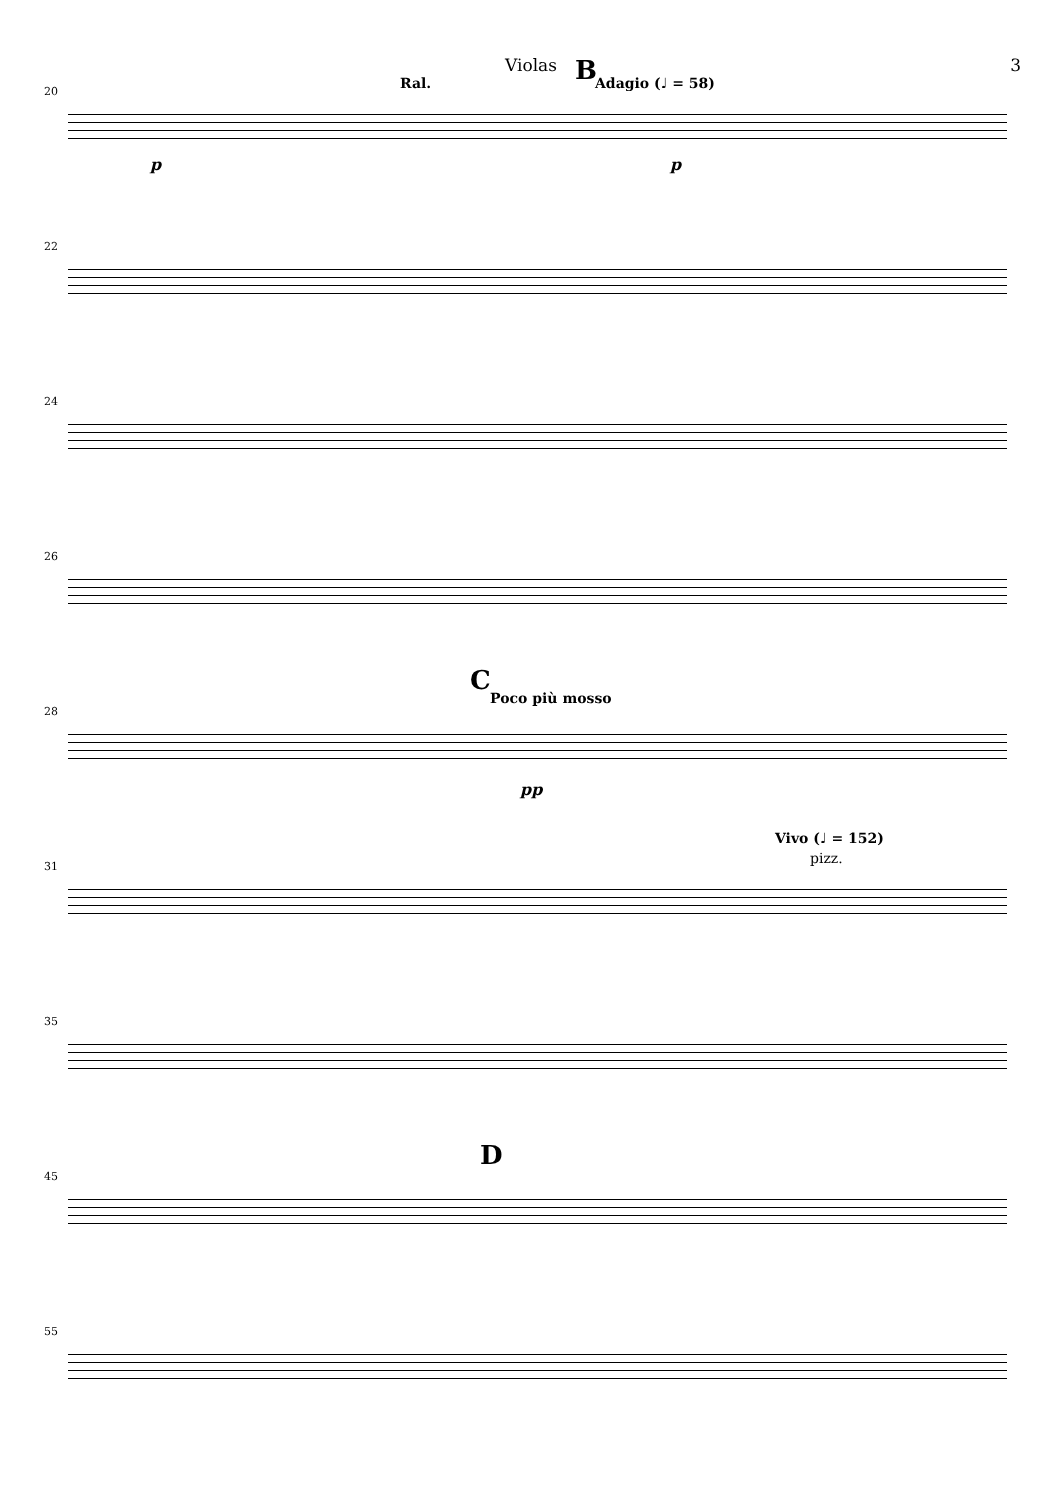Violas 3
20 Ral. B Adagio (♩ = 58)
p p
22
24
26
28
C
Poco più mosso
pp
31
Vivo (♩ = 152)
pizz.
35
45
D
55